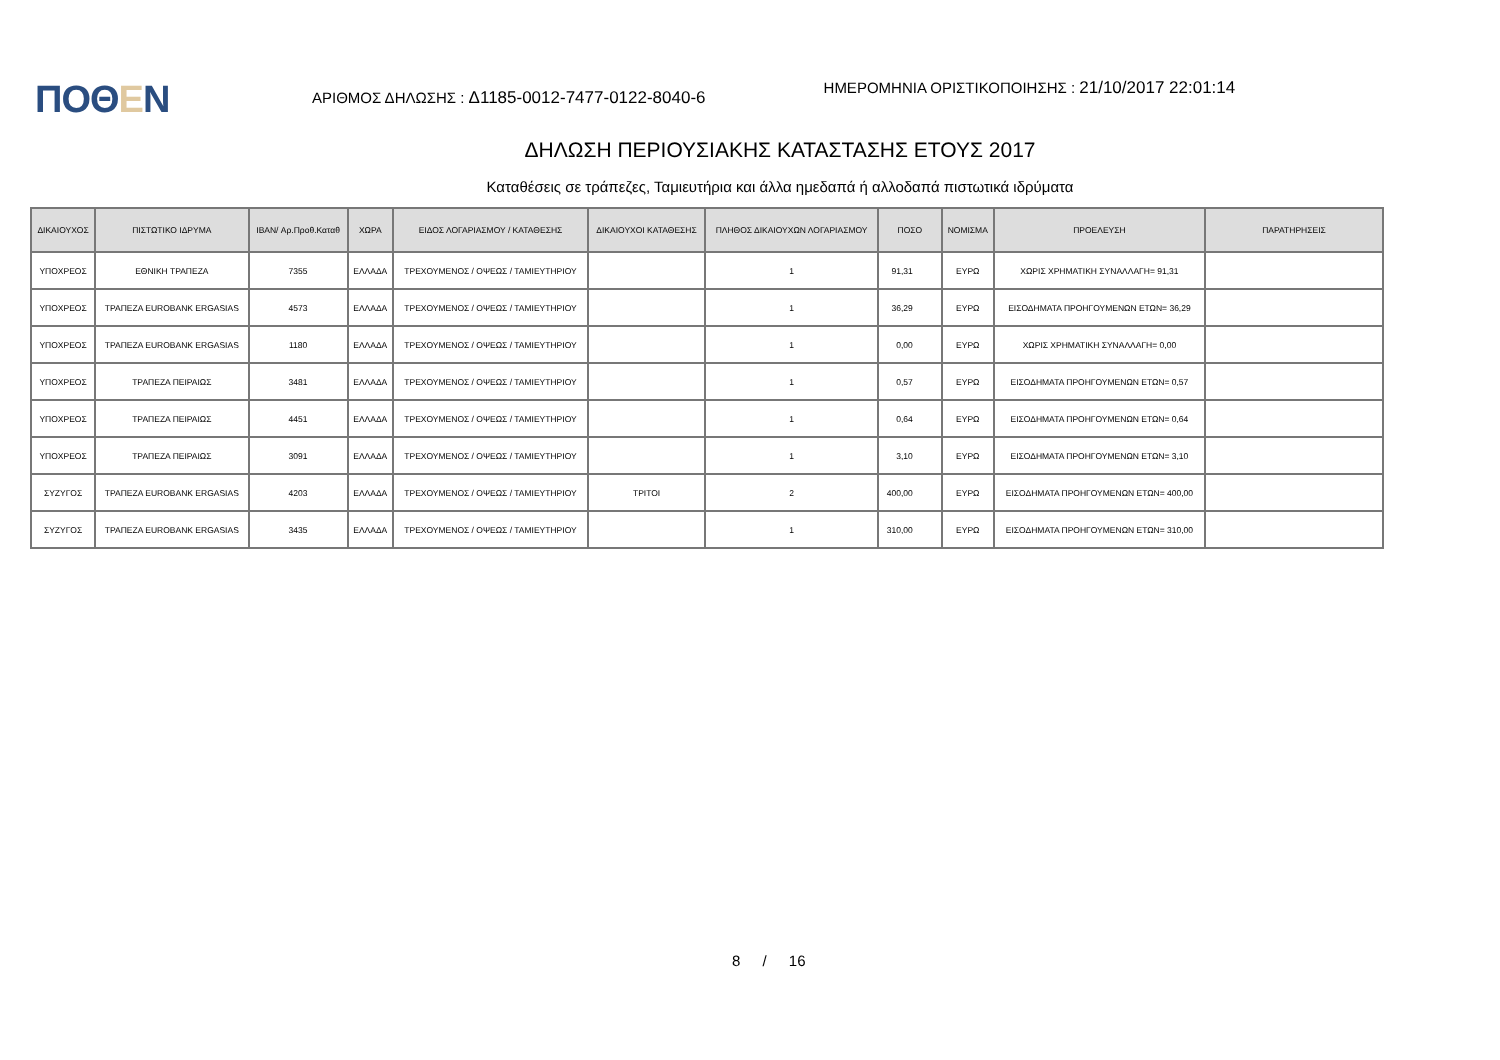ΠΟΘΕΝ
ΑΡΙΘΜΟΣ ΔΗΛΩΣΗΣ : Δ1185-0012-7477-0122-8040-6
ΗΜΕΡΟΜΗΝΙΑ ΟΡΙΣΤΙΚΟΠΟΙΗΣΗΣ : 21/10/2017 22:01:14
ΔΗΛΩΣΗ ΠΕΡΙΟΥΣΙΑΚΗΣ ΚΑΤΑΣΤΑΣΗΣ ΕΤΟΥΣ 2017
Καταθέσεις σε τράπεζες, Ταμιευτήρια και άλλα ημεδαπά ή αλλοδαπά πιστωτικά ιδρύματα
| ΔΙΚΑΙΟΥΧΟΣ | ΠΙΣΤΩΤΙΚΟ ΙΔΡΥΜΑ | IBAN/ Αρ.Προθ.Καταθ | ΧΩΡΑ | ΕΙΔΟΣ ΛΟΓΑΡΙΑΣΜΟΥ / ΚΑΤΑΘΕΣΗΣ | ΔΙΚΑΙΟΥΧΟΙ ΚΑΤΑΘΕΣΗΣ | ΠΛΗΘΟΣ ΔΙΚΑΙΟΥΧΩΝ ΛΟΓΑΡΙΑΣΜΟΥ | ΠΟΣΟ | ΝΟΜΙΣΜΑ | ΠΡΟΕΛΕΥΣΗ | ΠΑΡΑΤΗΡΗΣΕΙΣ |
| --- | --- | --- | --- | --- | --- | --- | --- | --- | --- | --- |
| ΥΠΟΧΡΕΟΣ | ΕΘΝΙΚΗ ΤΡΑΠΕΖΑ | 7355 | ΕΛΛΑΔΑ | ΤΡΕΧΟΥΜΕΝΟΣ / ΟΨΕΩΣ / ΤΑΜΙΕΥΤΗΡΙΟΥ | | 1 | 91,31 | ΕΥΡΩ | ΧΩΡΙΣ ΧΡΗΜΑΤΙΚΗ ΣΥΝΑΛΛΑΓΗ= 91,31 | |
| ΥΠΟΧΡΕΟΣ | ΤΡΑΠΕΖΑ EUROBANK ERGASIAS | 4573 | ΕΛΛΑΔΑ | ΤΡΕΧΟΥΜΕΝΟΣ / ΟΨΕΩΣ / ΤΑΜΙΕΥΤΗΡΙΟΥ | | 1 | 36,29 | ΕΥΡΩ | ΕΙΣΟΔΗΜΑΤΑ ΠΡΟΗΓΟΥΜΕΝΩΝ ΕΤΩΝ= 36,29 | |
| ΥΠΟΧΡΕΟΣ | ΤΡΑΠΕΖΑ EUROBANK ERGASIAS | 1180 | ΕΛΛΑΔΑ | ΤΡΕΧΟΥΜΕΝΟΣ / ΟΨΕΩΣ / ΤΑΜΙΕΥΤΗΡΙΟΥ | | 1 | 0,00 | ΕΥΡΩ | ΧΩΡΙΣ ΧΡΗΜΑΤΙΚΗ ΣΥΝΑΛΛΑΓΗ= 0,00 | |
| ΥΠΟΧΡΕΟΣ | ΤΡΑΠΕΖΑ ΠΕΙΡΑΙΩΣ | 3481 | ΕΛΛΑΔΑ | ΤΡΕΧΟΥΜΕΝΟΣ / ΟΨΕΩΣ / ΤΑΜΙΕΥΤΗΡΙΟΥ | | 1 | 0,57 | ΕΥΡΩ | ΕΙΣΟΔΗΜΑΤΑ ΠΡΟΗΓΟΥΜΕΝΩΝ ΕΤΩΝ= 0,57 | |
| ΥΠΟΧΡΕΟΣ | ΤΡΑΠΕΖΑ ΠΕΙΡΑΙΩΣ | 4451 | ΕΛΛΑΔΑ | ΤΡΕΧΟΥΜΕΝΟΣ / ΟΨΕΩΣ / ΤΑΜΙΕΥΤΗΡΙΟΥ | | 1 | 0,64 | ΕΥΡΩ | ΕΙΣΟΔΗΜΑΤΑ ΠΡΟΗΓΟΥΜΕΝΩΝ ΕΤΩΝ= 0,64 | |
| ΥΠΟΧΡΕΟΣ | ΤΡΑΠΕΖΑ ΠΕΙΡΑΙΩΣ | 3091 | ΕΛΛΑΔΑ | ΤΡΕΧΟΥΜΕΝΟΣ / ΟΨΕΩΣ / ΤΑΜΙΕΥΤΗΡΙΟΥ | | 1 | 3,10 | ΕΥΡΩ | ΕΙΣΟΔΗΜΑΤΑ ΠΡΟΗΓΟΥΜΕΝΩΝ ΕΤΩΝ= 3,10 | |
| ΣΥΖΥΓΟΣ | ΤΡΑΠΕΖΑ EUROBANK ERGASIAS | 4203 | ΕΛΛΑΔΑ | ΤΡΕΧΟΥΜΕΝΟΣ / ΟΨΕΩΣ / ΤΑΜΙΕΥΤΗΡΙΟΥ | ΤΡΙΤΟΙ | 2 | 400,00 | ΕΥΡΩ | ΕΙΣΟΔΗΜΑΤΑ ΠΡΟΗΓΟΥΜΕΝΩΝ ΕΤΩΝ= 400,00 | |
| ΣΥΖΥΓΟΣ | ΤΡΑΠΕΖΑ EUROBANK ERGASIAS | 3435 | ΕΛΛΑΔΑ | ΤΡΕΧΟΥΜΕΝΟΣ / ΟΨΕΩΣ / ΤΑΜΙΕΥΤΗΡΙΟΥ | | 1 | 310,00 | ΕΥΡΩ | ΕΙΣΟΔΗΜΑΤΑ ΠΡΟΗΓΟΥΜΕΝΩΝ ΕΤΩΝ= 310,00 | |
8 / 16